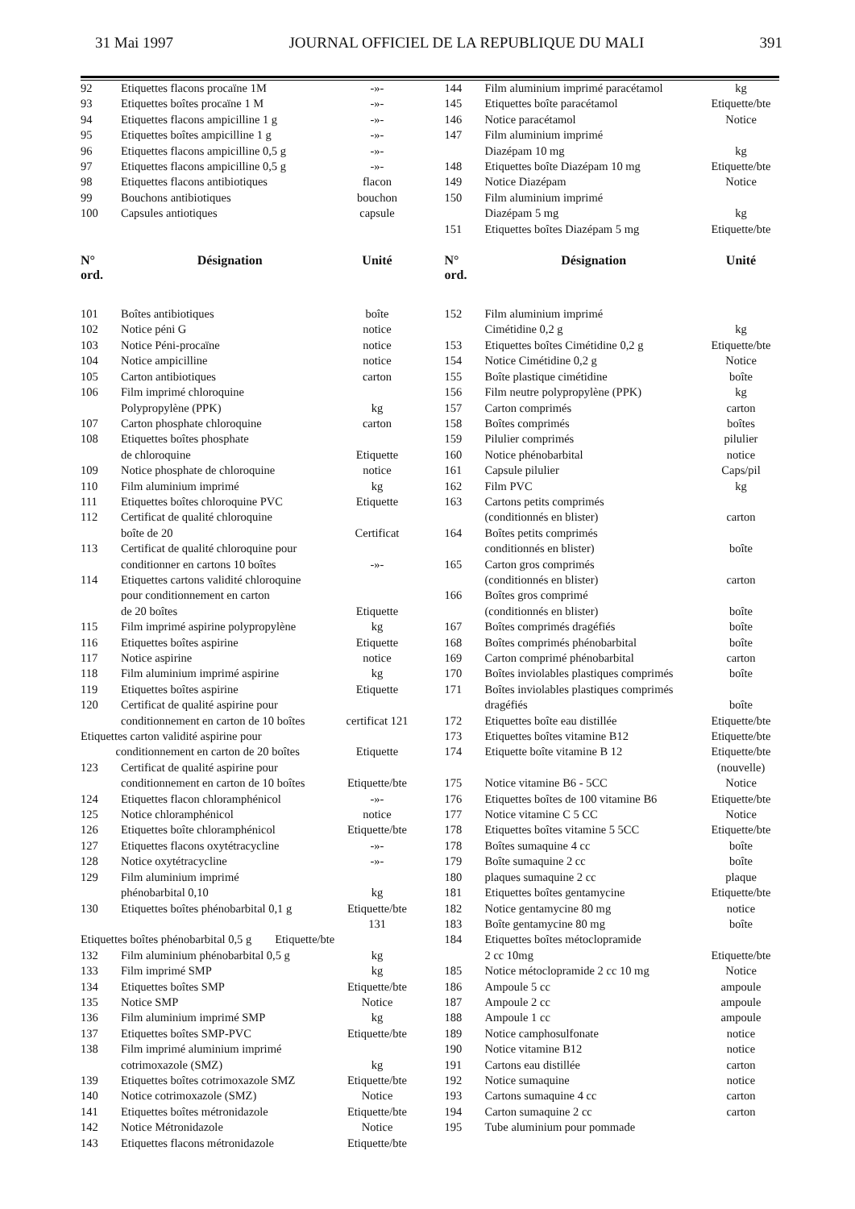31 Mai 1997 JOURNAL OFFICIEL DE LA REPUBLIQUE DU MALI 391
| 92 | Etiquettes flacons procaïne 1M | -»- |
| 93 | Etiquettes boîtes procaïne 1 M | -»- |
| 94 | Etiquettes flacons ampicilline 1 g | -»- |
| 95 | Etiquettes boîtes ampicilline 1 g | -»- |
| 96 | Etiquettes flacons ampicilline 0,5 g | -»- |
| 97 | Etiquettes flacons ampicilline 0,5 g | -»- |
| 98 | Etiquettes flacons antibiotiques | flacon |
| 99 | Bouchons antibiotiques | bouchon |
| 100 | Capsules antiotiques | capsule |
| N° ord. | Désignation | Unité |
| 101 | Boîtes antibiotiques | boîte |
| 102 | Notice péni G | notice |
| 103 | Notice Péni-procaïne | notice |
| 104 | Notice ampicilline | notice |
| 105 | Carton antibiotiques | carton |
| 106 | Film imprimé chloroquine Polypropylène (PPK) | kg |
| 107 | Carton phosphate chloroquine | carton |
| 108 | Etiquettes boîtes phosphate de chloroquine | Etiquette |
| 109 | Notice phosphate de chloroquine | notice |
| 110 | Film aluminium imprimé | kg |
| 111 | Etiquettes boîtes chloroquine PVC | Etiquette |
| 112 | Certificat de qualité chloroquine boîte de 20 | Certificat |
| 113 | Certificat de qualité chloroquine pour conditionner en cartons 10 boîtes | -»- |
| 114 | Etiquettes cartons validité chloroquine pour conditionnement en carton de 20 boîtes | Etiquette |
| 115 | Film imprimé aspirine polypropylène | kg |
| 116 | Etiquettes boîtes aspirine | Etiquette |
| 117 | Notice aspirine | notice |
| 118 | Film aluminium imprimé aspirine | kg |
| 119 | Etiquettes boîtes aspirine | Etiquette |
| 120 | Certificat de qualité aspirine pour conditionnement en carton de 10 boîtes | certificat 121 |
| Etiquettes carton validité aspirine pour conditionnement en carton de 20 boîtes | | Etiquette |
| 123 | Certificat de qualité aspirine pour conditionnement en carton de 10 boîtes | Etiquette/bte |
| 124 | Etiquettes flacon chloramphénicol | -»- |
| 125 | Notice chloramphénicol | notice |
| 126 | Etiquettes boîte chloramphénicol | Etiquette/bte |
| 127 | Etiquettes flacons oxytétracycline | -»- |
| 128 | Notice oxytétracycline | -»- |
| 129 | Film aluminium imprimé phénobarbital 0,10 | kg |
| 130 | Etiquettes boîtes phénobarbital 0,1 g | Etiquette/bte 131 |
| Etiquettes boîtes phénobarbital 0,5 g Etiquette/bte | | |
| 132 | Film aluminium phénobarbital 0,5 g | kg |
| 133 | Film imprimé SMP | kg |
| 134 | Etiquettes boîtes SMP | Etiquette/bte |
| 135 | Notice SMP | Notice |
| 136 | Film aluminium imprimé SMP | kg |
| 137 | Etiquettes boîtes SMP-PVC | Etiquette/bte |
| 138 | Film imprimé aluminium imprimé cotrimoxazole (SMZ) | kg |
| 139 | Etiquettes boîtes cotrimoxazole SMZ | Etiquette/bte |
| 140 | Notice cotrimoxazole (SMZ) | Notice |
| 141 | Etiquettes boîtes métronidazole | Etiquette/bte |
| 142 | Notice Métronidazole | Notice |
| 143 | Etiquettes flacons métronidazole | Etiquette/bte |
| 144 | Film aluminium imprimé paracétamol | kg |
| 145 | Etiquettes boîte paracétamol | Etiquette/bte |
| 146 | Notice paracétamol | Notice |
| 147 | Film aluminium imprimé Diazépam 10 mg | kg |
| 148 | Etiquettes boîte Diazépam 10 mg | Etiquette/bte |
| 149 | Notice Diazépam | Notice |
| 150 | Film aluminium imprimé Diazépam 5 mg | kg |
| 151 | Etiquettes boîtes Diazépam 5 mg | Etiquette/bte |
| N° ord. | Désignation | Unité |
| 152 | Film aluminium imprimé Cimétidine 0,2 g | kg |
| 153 | Etiquettes boîtes Cimétidine 0,2 g | Etiquette/bte |
| 154 | Notice Cimétidine 0,2 g | Notice |
| 155 | Boîte plastique cimétidine | boîte |
| 156 | Film neutre polypropylène (PPK) | kg |
| 157 | Carton comprimés | carton |
| 158 | Boîtes comprimés | boîtes |
| 159 | Pilulier comprimés | pilulier |
| 160 | Notice phénobarbital | notice |
| 161 | Capsule pilulier | Caps/pil |
| 162 | Film PVC | kg |
| 163 | Cartons petits comprimés (conditionnés en blister) | carton |
| 164 | Boîtes petits comprimés conditionnés en blister) | boîte |
| 165 | Carton gros comprimés (conditionnés en blister) | carton |
| 166 | Boîtes gros comprimé (conditionnés en blister) | boîte |
| 167 | Boîtes comprimés dragéfiés | boîte |
| 168 | Boîtes comprimés phénobarbital | boîte |
| 169 | Carton comprimé phénobarbital | carton |
| 170 | Boîtes inviolables plastiques comprimés | boîte |
| 171 | Boîtes inviolables plastiques comprimés dragéfiés | boîte |
| 172 | Etiquettes boîte eau distillée | Etiquette/bte |
| 173 | Etiquettes boîtes vitamine B12 | Etiquette/bte |
| 174 | Etiquette boîte vitamine B 12 | Etiquette/bte (nouvelle) |
| 175 | Notice vitamine B6 - 5CC | Notice |
| 176 | Etiquettes boîtes de 100 vitamine B6 | Etiquette/bte |
| 177 | Notice vitamine C 5 CC | Notice |
| 178 | Etiquettes boîtes vitamine 5 5CC | Etiquette/bte |
| 178 | Boîtes sumaquine 4 cc | boîte |
| 179 | Boîte sumaquine 2 cc | boîte |
| 180 | plaques sumaquine 2 cc | plaque |
| 181 | Etiquettes boîtes gentamycine | Etiquette/bte |
| 182 | Notice gentamycine 80 mg | notice |
| 183 | Boîte gentamycine 80 mg | boîte |
| 184 | Etiquettes boîtes métoclopramide 2 cc 10mg | Etiquette/bte |
| 185 | Notice métoclopramide 2 cc 10 mg | Notice |
| 186 | Ampoule 5 cc | ampoule |
| 187 | Ampoule 2 cc | ampoule |
| 188 | Ampoule 1 cc | ampoule |
| 189 | Notice camphosulfonate | notice |
| 190 | Notice vitamine B12 | notice |
| 191 | Cartons eau distillée | carton |
| 192 | Notice sumaquine | notice |
| 193 | Cartons sumaquine 4 cc | carton |
| 194 | Carton sumaquine 2 cc | carton |
| 195 | Tube aluminium pour pommade | |